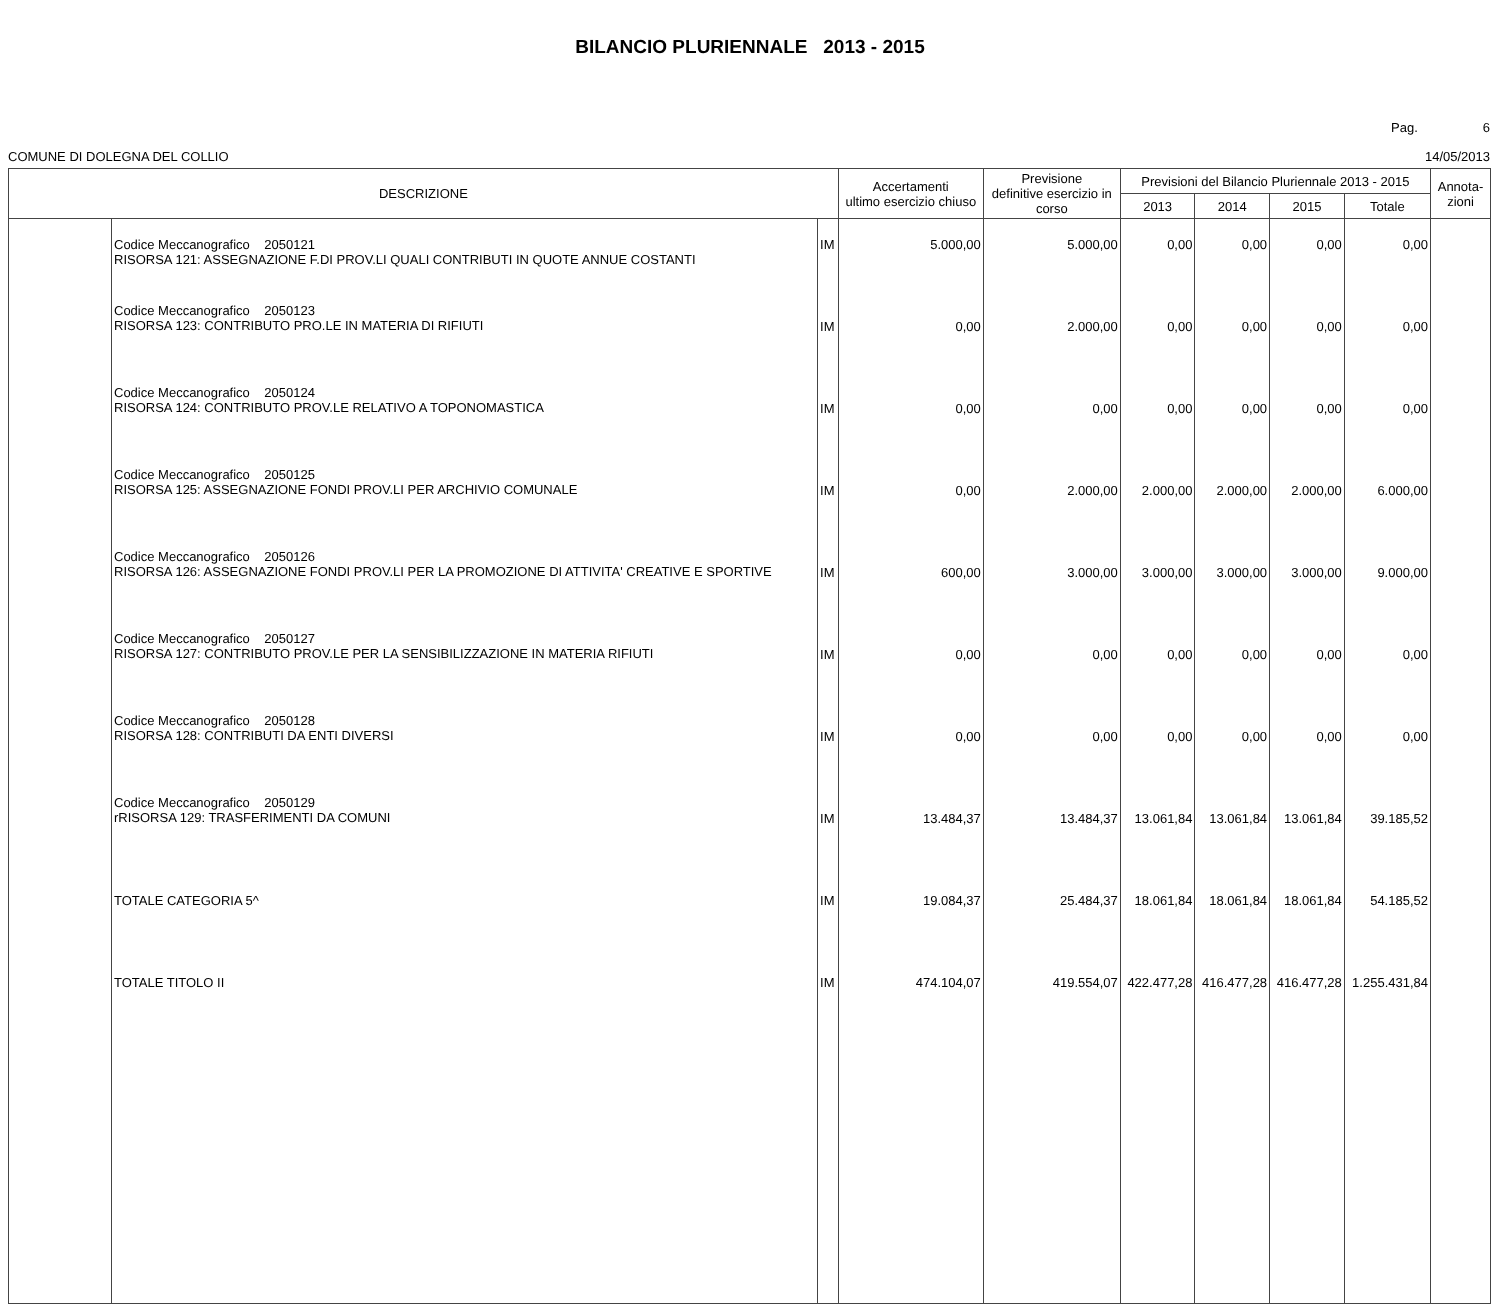BILANCIO PLURIENNALE 2013 - 2015
Pag. 6
COMUNE DI DOLEGNA DEL COLLIO 14/05/2013
| DESCRIZIONE | | | Accertamenti ultimo esercizio chiuso | Previsione definitive esercizio in corso | Previsioni del Bilancio Pluriennale 2013 - 2015 | | | | Annota- zioni |
| --- | --- | --- | --- | --- | --- | --- | --- | --- | --- |
| | | | | | 2013 | 2014 | 2015 | Totale | |
| | Codice Meccanografico 2050121 RISORSA 121: ASSEGNAZIONE F.DI PROV.LI QUALI CONTRIBUTI IN QUOTE ANNUE COSTANTI | IM | 5.000,00 | 5.000,00 | 0,00 | 0,00 | 0,00 | 0,00 | |
| | Codice Meccanografico 2050123 RISORSA 123: CONTRIBUTO PRO.LE IN MATERIA DI RIFIUTI | IM | 0,00 | 2.000,00 | 0,00 | 0,00 | 0,00 | 0,00 | |
| | Codice Meccanografico 2050124 RISORSA 124: CONTRIBUTO PROV.LE RELATIVO A TOPONOMASTICA | IM | 0,00 | 0,00 | 0,00 | 0,00 | 0,00 | 0,00 | |
| | Codice Meccanografico 2050125 RISORSA 125: ASSEGNAZIONE FONDI PROV.LI PER ARCHIVIO COMUNALE | IM | 0,00 | 2.000,00 | 2.000,00 | 2.000,00 | 2.000,00 | 6.000,00 | |
| | Codice Meccanografico 2050126 RISORSA 126: ASSEGNAZIONE FONDI PROV.LI PER LA PROMOZIONE DI ATTIVITA' CREATIVE E SPORTIVE | IM | 600,00 | 3.000,00 | 3.000,00 | 3.000,00 | 3.000,00 | 9.000,00 | |
| | Codice Meccanografico 2050127 RISORSA 127: CONTRIBUTO PROV.LE PER LA SENSIBILIZZAZIONE IN MATERIA RIFIUTI | IM | 0,00 | 0,00 | 0,00 | 0,00 | 0,00 | 0,00 | |
| | Codice Meccanografico 2050128 RISORSA 128: CONTRIBUTI DA ENTI DIVERSI | IM | 0,00 | 0,00 | 0,00 | 0,00 | 0,00 | 0,00 | |
| | Codice Meccanografico 2050129 rRISORSA 129: TRASFERIMENTI DA COMUNI | IM | 13.484,37 | 13.484,37 | 13.061,84 | 13.061,84 | 13.061,84 | 39.185,52 | |
| | TOTALE CATEGORIA 5^ | IM | 19.084,37 | 25.484,37 | 18.061,84 | 18.061,84 | 18.061,84 | 54.185,52 | |
| | TOTALE TITOLO II | IM | 474.104,07 | 419.554,07 | 422.477,28 | 416.477,28 | 416.477,28 | 1.255.431,84 | |